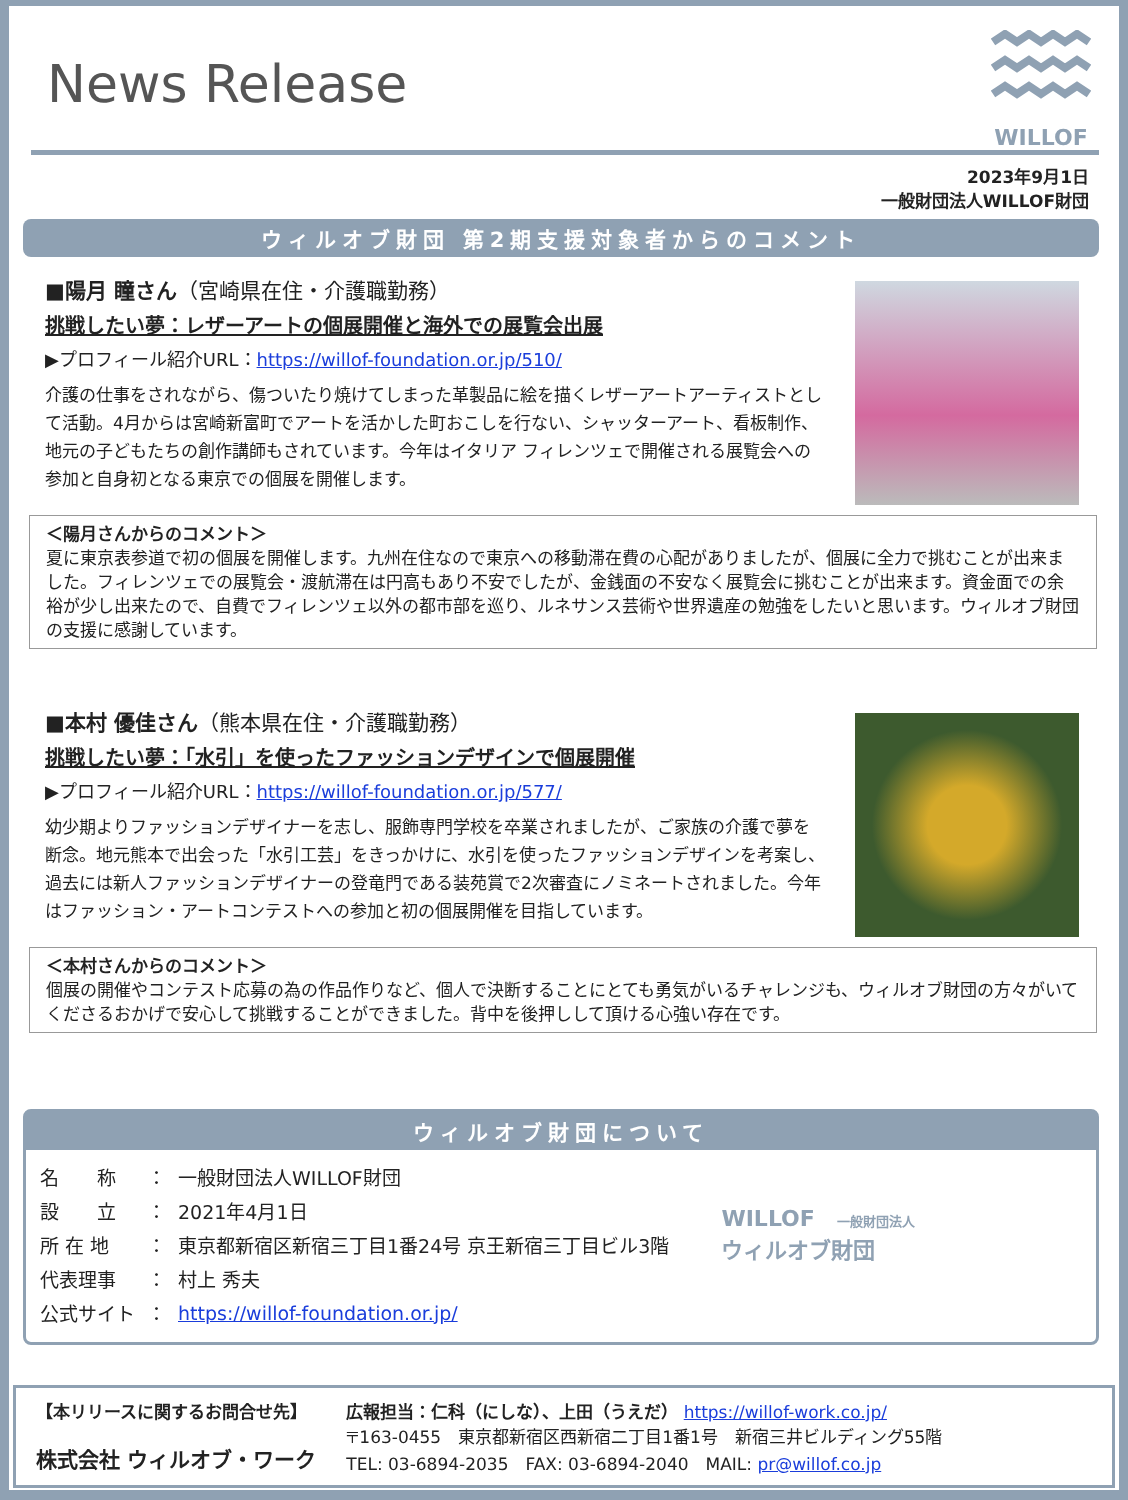News Release
WILLOF
2023年9月1日
一般財団法人WILLOF財団
ウィルオブ財団 第2期支援対象者からのコメント
■陽月 瞳さん（宮崎県在住・介護職勤務）
挑戦したい夢：レザーアートの個展開催と海外での展覧会出展
▶プロフィール紹介URL：https://willof-foundation.or.jp/510/
介護の仕事をされながら、傷ついたり焼けてしまった革製品に絵を描くレザーアートアーティストとして活動。4月からは宮崎新富町でアートを活かした町おこしを行ない、シャッターアート、看板制作、地元の子どもたちの創作講師もされています。今年はイタリア フィレンツェで開催される展覧会への参加と自身初となる東京での個展を開催します。
＜陽月さんからのコメント＞
夏に東京表参道で初の個展を開催します。九州在住なので東京への移動滞在費の心配がありましたが、個展に全力で挑むことが出来ました。フィレンツェでの展覧会・渡航滞在は円高もあり不安でしたが、金銭面の不安なく展覧会に挑むことが出来ます。資金面での余裕が少し出来たので、自費でフィレンツェ以外の都市部を巡り、ルネサンス芸術や世界遺産の勉強をしたいと思います。ウィルオブ財団の支援に感謝しています。
■本村 優佳さん（熊本県在住・介護職勤務）
挑戦したい夢：「水引」を使ったファッションデザインで個展開催
▶プロフィール紹介URL：https://willof-foundation.or.jp/577/
幼少期よりファッションデザイナーを志し、服飾専門学校を卒業されましたが、ご家族の介護で夢を断念。地元熊本で出会った「水引工芸」をきっかけに、水引を使ったファッションデザインを考案し、過去には新人ファッションデザイナーの登竜門である装苑賞で2次審査にノミネートされました。今年はファッション・アートコンテストへの参加と初の個展開催を目指しています。
＜本村さんからのコメント＞
個展の開催やコンテスト応募の為の作品作りなど、個人で決断することにとても勇気がいるチャレンジも、ウィルオブ財団の方々がいてくださるおかげで安心して挑戦することができました。背中を後押しして頂ける心強い存在です。
ウィルオブ財団について
| 名 称 | ： | 一般財団法人WILLOF財団 |
| 設 立 | ： | 2021年4月1日 |
| 所 在 地 | ： | 東京都新宿区新宿三丁目1番24号 京王新宿三丁目ビル3階 |
| 代表理事 | ： | 村上 秀夫 |
| 公式サイト | ： | https://willof-foundation.or.jp/ |
WILLOF　一般財団法人
ウィルオブ財団
【本リリースに関するお問合せ先】
株式会社 ウィルオブ・ワーク
広報担当：仁科（にしな）、上田（うえだ） https://willof-work.co.jp/
〒163-0455　東京都新宿区西新宿二丁目1番1号　新宿三井ビルディング55階
TEL: 03-6894-2035　FAX: 03-6894-2040　MAIL: pr@willof.co.jp